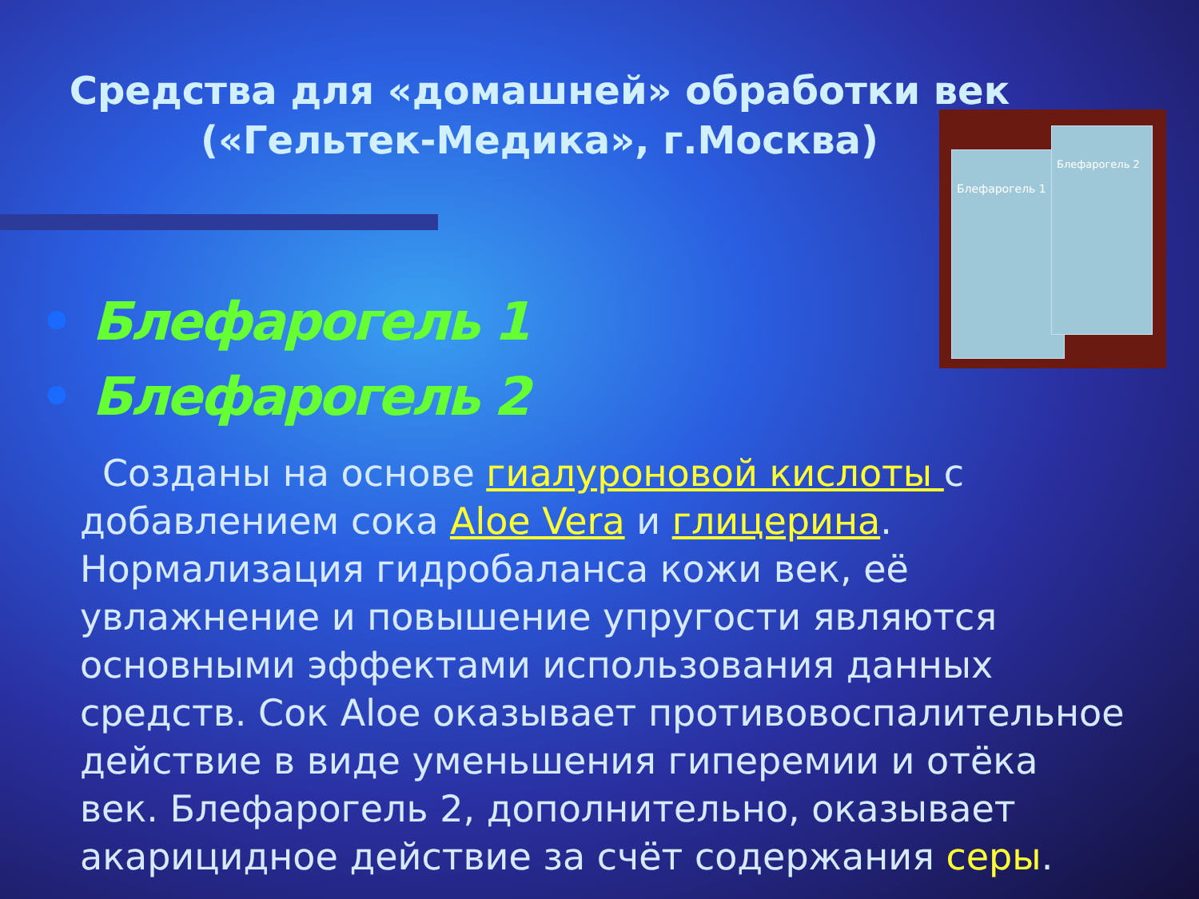Средства для «домашней» обработки век («Гельтек-Медика», г.Москва)
Блефарогель 1
Блефарогель 2
• Блефарогель 1
• Блефарогель 2
Созданы на основе гиалуроновой кислоты с добавлением сока Aloe Vera и глицерина. Нормализация гидробаланса кожи век, её увлажнение и повышение упругости являются основными эффектами использования данных средств. Сок Aloe оказывает противовоспалительное действие в виде уменьшения гиперемии и отёка век. Блефарогель 2, дополнительно, оказывает акарицидное действие за счёт содержания серы.